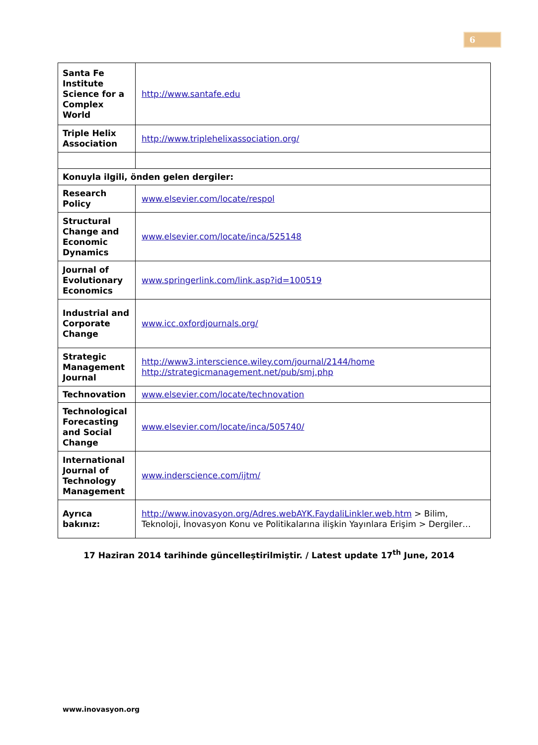6
| Santa Fe Institute Science for a Complex World | http://www.santafe.edu |
| Triple Helix Association | http://www.triplehelixassociation.org/ |
| Konuyla ilgili, önden gelen dergiler: | |
| Research Policy | www.elsevier.com/locate/respol |
| Structural Change and Economic Dynamics | www.elsevier.com/locate/inca/525148 |
| Journal of Evolutionary Economics | www.springerlink.com/link.asp?id=100519 |
| Industrial and Corporate Change | www.icc.oxfordjournals.org/ |
| Strategic Management Journal | http://www3.interscience.wiley.com/journal/2144/home http://strategicmanagement.net/pub/smj.php |
| Technovation | www.elsevier.com/locate/technovation |
| Technological Forecasting and Social Change | www.elsevier.com/locate/inca/505740/ |
| International Journal of Technology Management | www.inderscience.com/ijtm/ |
| Ayrıca bakınız: | http://www.inovasyon.org/Adres.webAYK.FaydaliLinkler.web.htm > Bilim, Teknoloji, İnovasyon Konu ve Politikalarına ilişkin Yayınlara Erişim > Dergiler… |
17 Haziran 2014 tarihinde güncelleştirilmiştir. / Latest update 17<sup>th</sup> June, 2014
www.inovasyon.org